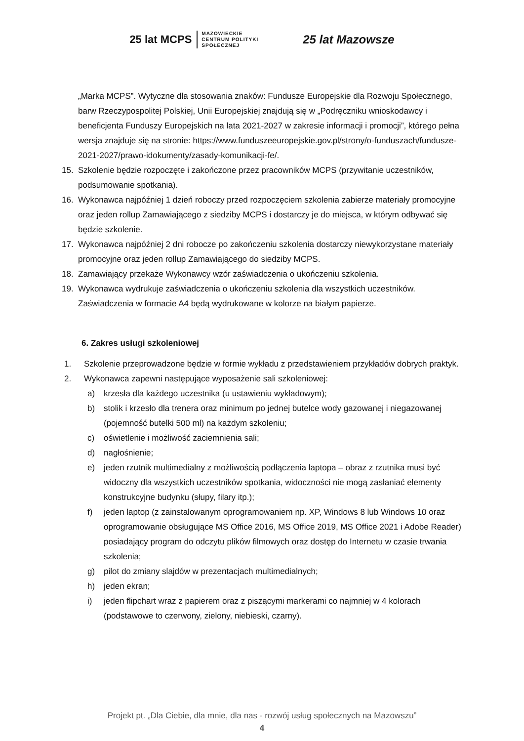25 lat MCPS MAZOWIECKIE
CENTRUM POLITYKI
SPOŁECZNEJ
25 lat Mazowsze
„Marka MCPS”. Wytyczne dla stosowania znaków: Fundusze Europejskie dla Rozwoju Społecznego, barw Rzeczypospolitej Polskiej, Unii Europejskiej znajdują się w „Podręczniku wnioskodawcy i beneficjenta Funduszy Europejskich na lata 2021-2027 w zakresie informacji i promocji”, którego pełna wersja znajduje się na stronie: https://www.funduszeeuropejskie.gov.pl/strony/o-funduszach/fundusze-2021-2027/prawo-idokumenty/zasady-komunikacji-fe/.
15. Szkolenie będzie rozpoczęte i zakończone przez pracowników MCPS (przywitanie uczestników, podsumowanie spotkania).
16. Wykonawca najpóźniej 1 dzień roboczy przed rozpoczęciem szkolenia zabierze materiały promocyjne oraz jeden rollup Zamawiającego z siedziby MCPS i dostarczy je do miejsca, w którym odbywać się będzie szkolenie.
17. Wykonawca najpóźniej 2 dni robocze po zakończeniu szkolenia dostarczy niewykorzystane materiały promocyjne oraz jeden rollup Zamawiającego do siedziby MCPS.
18. Zamawiający przekaże Wykonawcy wzór zaświadczenia o ukończeniu szkolenia.
19. Wykonawca wydrukuje zaświadczenia o ukończeniu szkolenia dla wszystkich uczestników. Zaświadczenia w formacie A4 będą wydrukowane w kolorze na białym papierze.
6. Zakres usługi szkoleniowej
1. Szkolenie przeprowadzone będzie w formie wykładu z przedstawieniem przykładów dobrych praktyk.
2. Wykonawca zapewni następujące wyposażenie sali szkoleniowej:
a) krzesła dla każdego uczestnika (u ustawieniu wykładowym);
b) stolik i krzesło dla trenera oraz minimum po jednej butelce wody gazowanej i niegazowanej (pojemność butelki 500 ml) na każdym szkoleniu;
c) oświetlenie i możliwość zaciemnienia sali;
d) nagłośnienie;
e) jeden rzutnik multimedialny z możliwością podłączenia laptopa – obraz z rzutnika musi być widoczny dla wszystkich uczestników spotkania, widoczności nie mogą zasłaniać elementy konstrukcyjne budynku (słupy, filary itp.);
f) jeden laptop (z zainstalowanym oprogramowaniem np. XP, Windows 8 lub Windows 10 oraz oprogramowanie obsługujące MS Office 2016, MS Office 2019, MS Office 2021 i Adobe Reader) posiadający program do odczytu plików filmowych oraz dostęp do Internetu w czasie trwania szkolenia;
g) pilot do zmiany slajdów w prezentacjach multimedialnych;
h) jeden ekran;
i) jeden flipchart wraz z papierem oraz z piszącymi markerami co najmniej w 4 kolorach (podstawowe to czerwony, zielony, niebieski, czarny).
Projekt pt. „Dla Ciebie, dla mnie, dla nas - rozwój usług społecznych na Mazowszu”
4